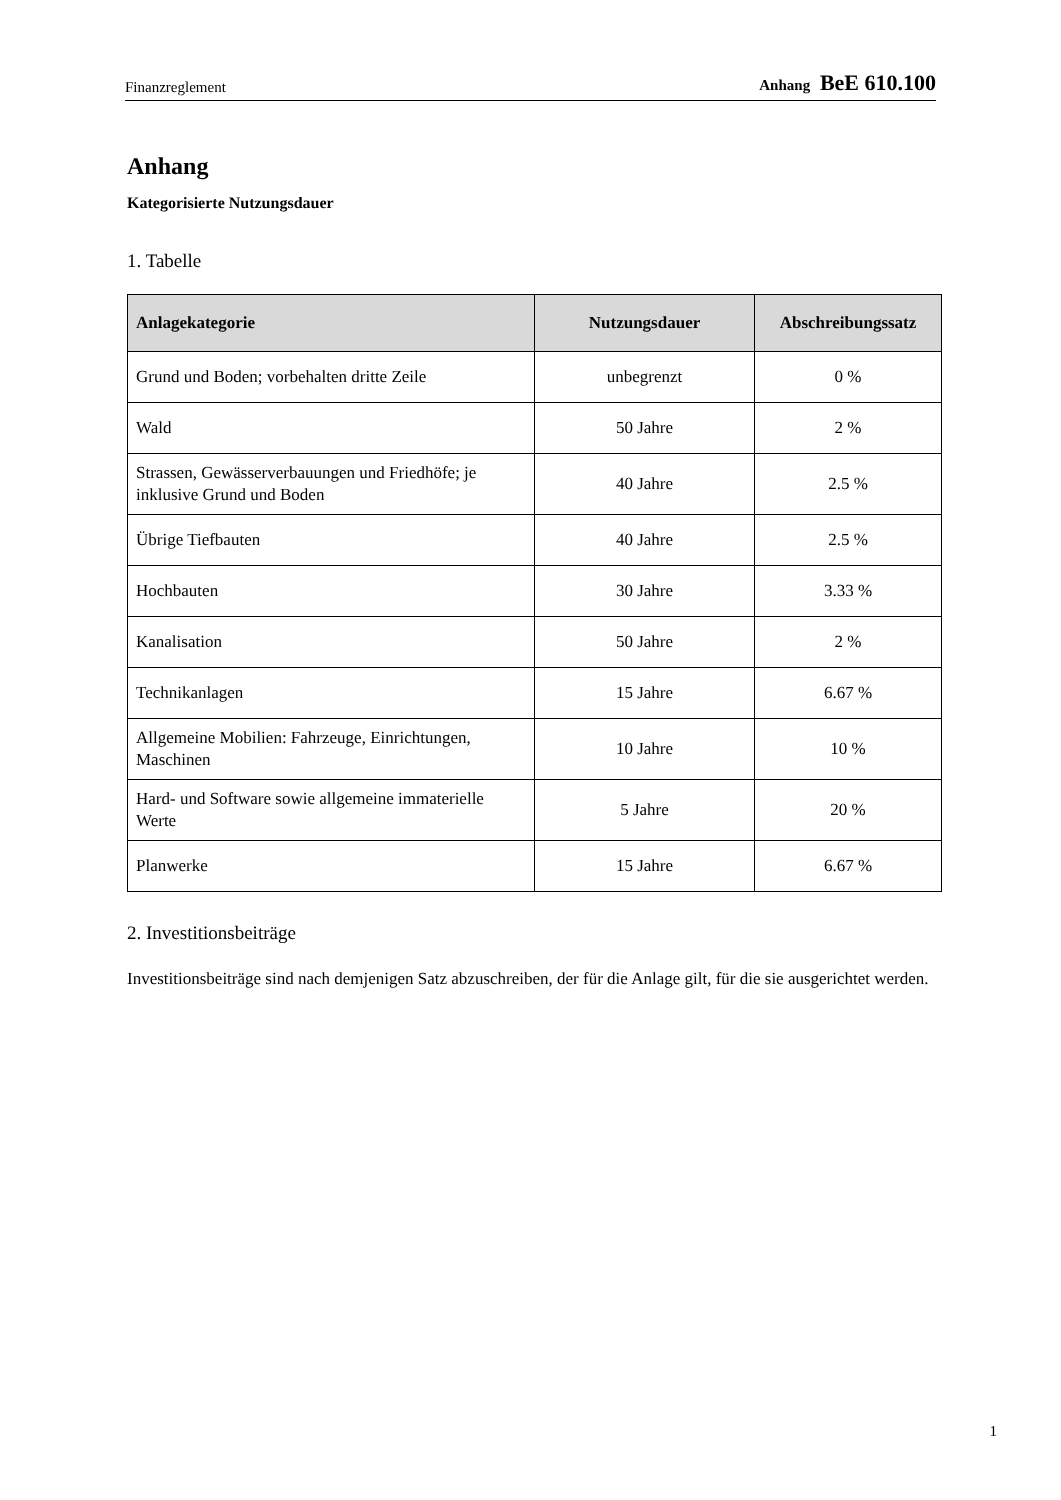Finanzreglement Anhang BeE 610.100
Anhang
Kategorisierte Nutzungsdauer
1. Tabelle
| Anlagekategorie | Nutzungsdauer | Abschreibungssatz |
| --- | --- | --- |
| Grund und Boden; vorbehalten dritte Zeile | unbegrenzt | 0 % |
| Wald | 50 Jahre | 2 % |
| Strassen, Gewässerverbauungen und Friedhöfe; je inklusive Grund und Boden | 40 Jahre | 2.5 % |
| Übrige Tiefbauten | 40 Jahre | 2.5 % |
| Hochbauten | 30 Jahre | 3.33 % |
| Kanalisation | 50 Jahre | 2 % |
| Technikanlagen | 15 Jahre | 6.67 % |
| Allgemeine Mobilien: Fahrzeuge, Einrichtungen, Maschinen | 10 Jahre | 10 % |
| Hard- und Software sowie allgemeine immaterielle Werte | 5 Jahre | 20 % |
| Planwerke | 15 Jahre | 6.67 % |
2. Investitionsbeiträge
Investitionsbeiträge sind nach demjenigen Satz abzuschreiben, der für die Anlage gilt, für die sie ausgerichtet werden.
1